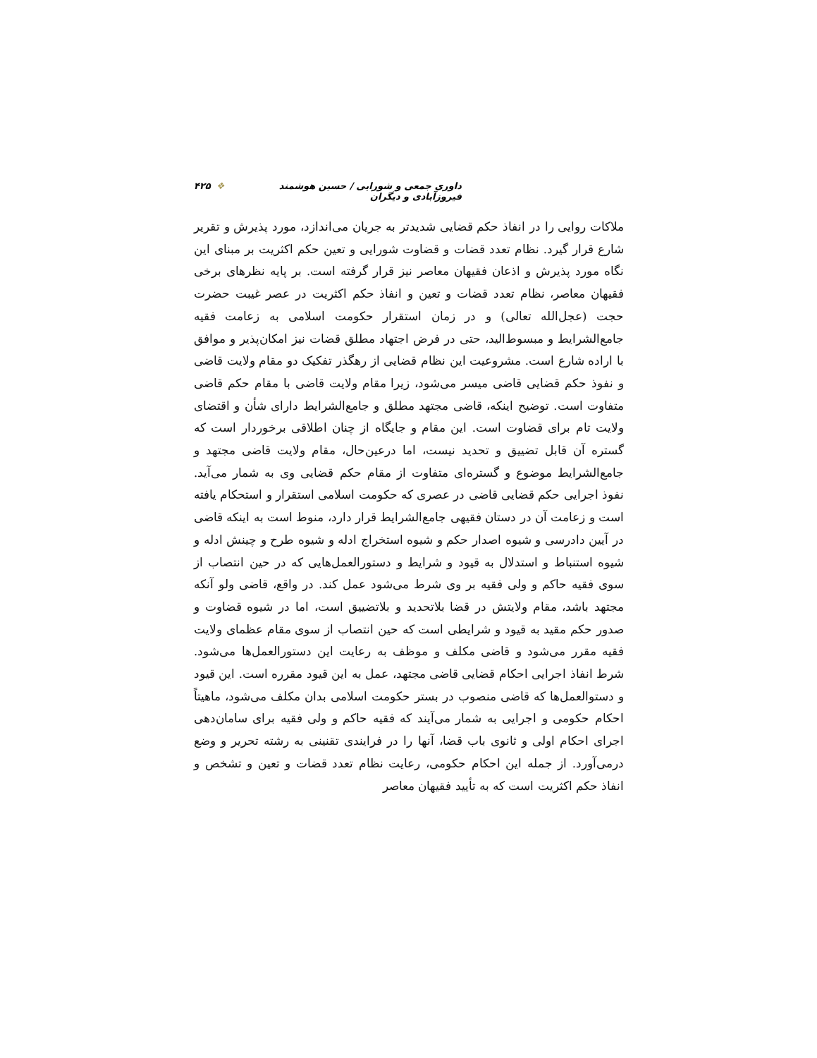داوری جمعی و شورایی / حسین هوشمند فیروزآبادی و دیگران ❖ ۴۲۵
ملاکات روایی را در انفاذ حکم قضایی شدیدتر به جریان می‌اندازد، مورد پذیرش و تقریر شارع قرار گیرد. نظام تعدد قضات و قضاوت شورایی و تعین حکم اکثریت بر مبنای این نگاه مورد پذیرش و اذعان فقیهان معاصر نیز قرار گرفته است. بر پایه نظرهای برخی فقیهان معاصر، نظام تعدد قضات و تعین و انفاذ حکم اکثریت در عصر غیبت حضرت حجت (عجل‌الله تعالی) و در زمان استقرار حکومت اسلامی به زعامت فقیه جامع‌الشرایط و مبسوط‌الید، حتی در فرض اجتهاد مطلق قضات نیز امکان‌پذیر و موافق با اراده شارع است. مشروعیت این نظام قضایی از رهگذر تفکیک دو مقام ولایت قاضی و نفوذ حکم قضایی قاضی میسر می‌شود، زیرا مقام ولایت قاضی با مقام حکم قاضی متفاوت است. توضیح اینکه، قاضی مجتهد مطلق و جامع‌الشرایط دارای شأن و اقتضای ولایت تام برای قضاوت است. این مقام و جایگاه از چنان اطلاقی برخوردار است که گستره آن قابل تضییق و تحدید نیست، اما درعین‌حال، مقام ولایت قاضی مجتهد و جامع‌الشرایط موضوع و گستره‌ای متفاوت از مقام حکم قضایی وی به شمار می‌آید. نفوذ اجرایی حکم قضایی قاضی در عصری که حکومت اسلامی استقرار و استحکام یافته است و زعامت آن در دستان فقیهی جامع‌الشرایط قرار دارد، منوط است به اینکه قاضی در آیین دادرسی و شیوه اصدار حکم و شیوه استخراج ادله و شیوه طرح و چینش ادله و شیوه استنباط و استدلال به قیود و شرایط و دستورالعمل‌هایی که در حین انتصاب از سوی فقیه حاکم و ولی فقیه بر وی شرط می‌شود عمل کند. در واقع، قاضی ولو آنکه مجتهد باشد، مقام ولایتش در قضا بلاتحدید و بلاتضییق است، اما در شیوه قضاوت و صدور حکم مقید به قیود و شرایطی است که حین انتصاب از سوی مقام عظمای ولایت فقیه مقرر می‌شود و قاضی مکلف و موظف به رعایت این دستورالعمل‌ها می‌شود. شرط انفاذ اجرایی احکام قضایی قاضی مجتهد، عمل به این قیود مقرره است. این قیود و دستوالعمل‌ها که قاضی منصوب در بستر حکومت اسلامی بدان مکلف می‌شود، ماهیتاً احکام حکومی و اجرایی به شمار می‌آیند که فقیه حاکم و ولی فقیه برای سامان‌دهی اجرای احکام اولی و ثانوی باب قضا، آنها را در فرایندی تقنینی به رشته تحریر و وضع درمی‌آورد. از جمله این احکام حکومی، رعایت نظام تعدد قضات و تعین و تشخص و انفاذ حکم اکثریت است که به تأیید فقیهان معاصر